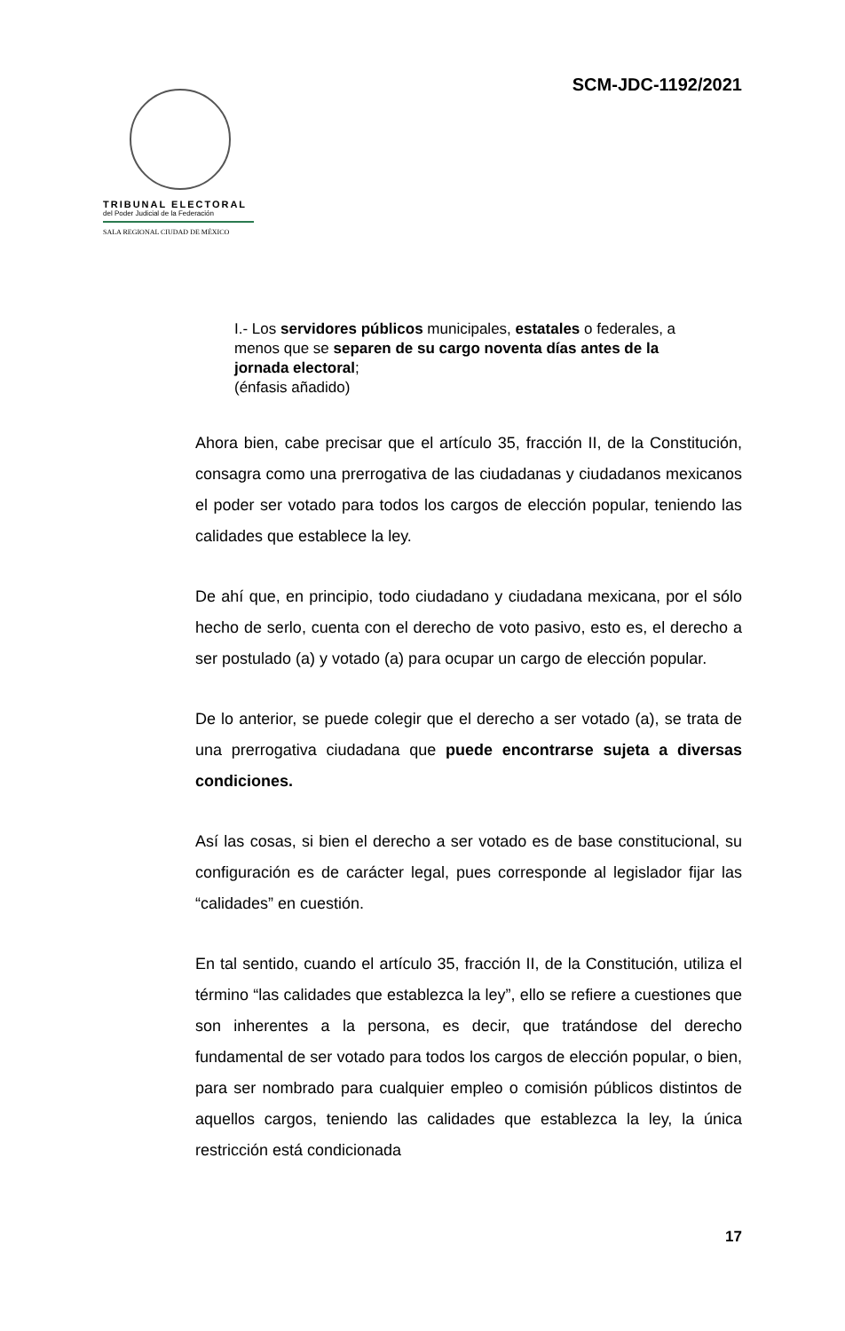SCM-JDC-1192/2021
TRIBUNAL ELECTORAL
del Poder Judicial de la Federación
SALA REGIONAL CIUDAD DE MÉXICO
I.- Los servidores públicos municipales, estatales o federales, a menos que se separen de su cargo noventa días antes de la jornada electoral;
(énfasis añadido)
Ahora bien, cabe precisar que el artículo 35, fracción II, de la Constitución, consagra como una prerrogativa de las ciudadanas y ciudadanos mexicanos el poder ser votado para todos los cargos de elección popular, teniendo las calidades que establece la ley.
De ahí que, en principio, todo ciudadano y ciudadana mexicana, por el sólo hecho de serlo, cuenta con el derecho de voto pasivo, esto es, el derecho a ser postulado (a) y votado (a) para ocupar un cargo de elección popular.
De lo anterior, se puede colegir que el derecho a ser votado (a), se trata de una prerrogativa ciudadana que puede encontrarse sujeta a diversas condiciones.
Así las cosas, si bien el derecho a ser votado es de base constitucional, su configuración es de carácter legal, pues corresponde al legislador fijar las “calidades” en cuestión.
En tal sentido, cuando el artículo 35, fracción II, de la Constitución, utiliza el término “las calidades que establezca la ley”, ello se refiere a cuestiones que son inherentes a la persona, es decir, que tratándose del derecho fundamental de ser votado para todos los cargos de elección popular, o bien, para ser nombrado para cualquier empleo o comisión públicos distintos de aquellos cargos, teniendo las calidades que establezca la ley, la única restricción está condicionada
17